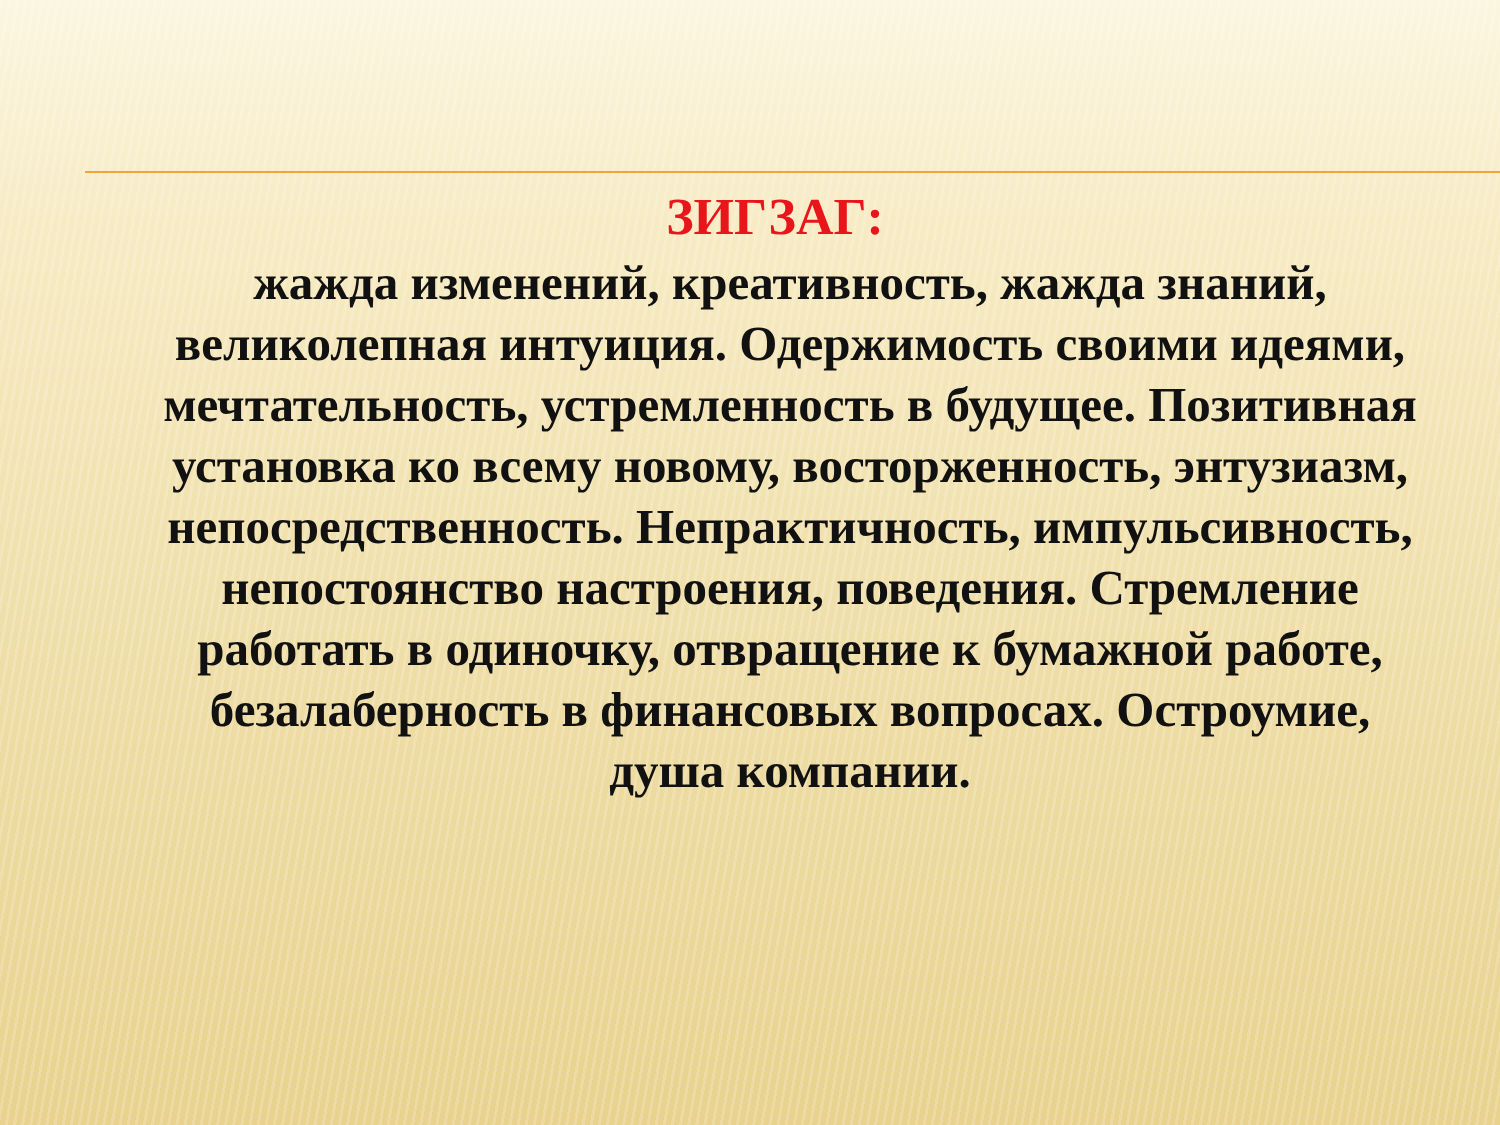ЗИГЗАГ:
жажда изменений, креативность, жажда знаний, великолепная интуиция. Одержимость своими идеями, мечтательность, устремленность в будущее. Позитивная установка ко всему новому, восторженность, энтузиазм, непосредственность. Непрактичность, импульсивность, непостоянство настроения, поведения. Стремление работать в одиночку, отвращение к бумажной работе, безалаберность в финансовых вопросах. Остроумие, душа компании.